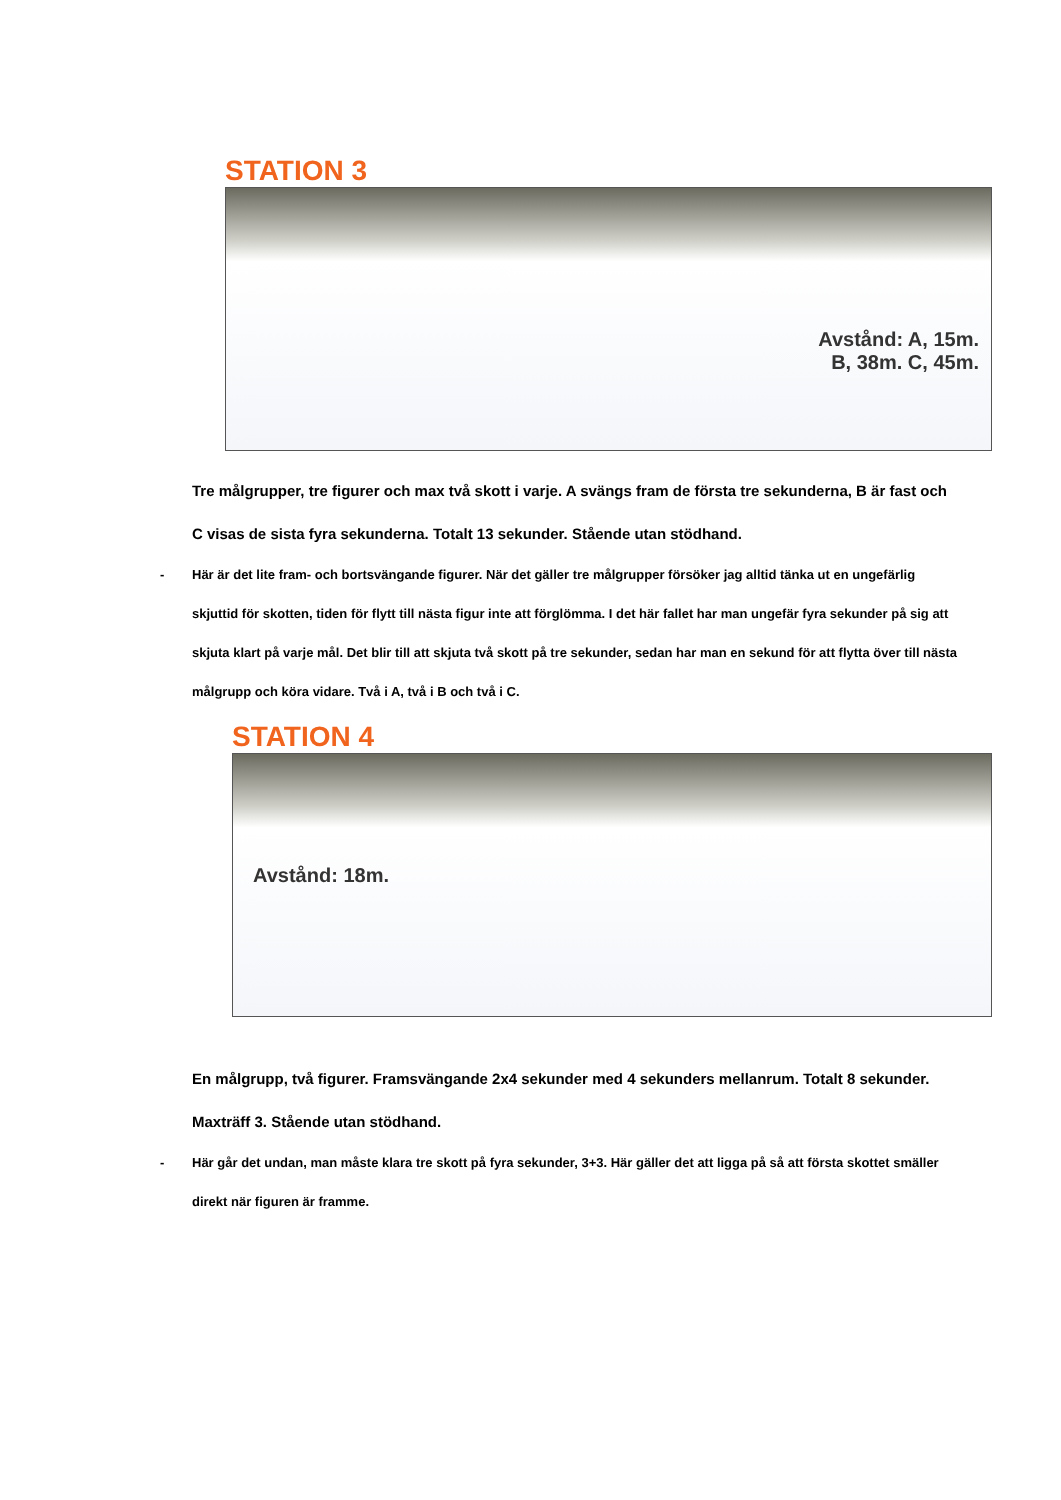STATION 3
Avstånd: A, 15m.
B, 38m. C, 45m.
Tre målgrupper, tre figurer och max två skott i varje. A svängs fram de första tre sekunderna, B är fast och C visas de sista fyra sekunderna. Totalt 13 sekunder. Stående utan stödhand.
- Här är det lite fram- och bortsvängande figurer. När det gäller tre målgrupper försöker jag alltid tänka ut en ungefärlig skjuttid för skotten, tiden för flytt till nästa figur inte att förglömma. I det här fallet har man ungefär fyra sekunder på sig att skjuta klart på varje mål. Det blir till att skjuta två skott på tre sekunder, sedan har man en sekund för att flytta över till nästa målgrupp och köra vidare. Två i A, två i B och två i C.
STATION 4
Avstånd: 18m.
En målgrupp, två figurer. Framsvängande 2x4 sekunder med 4 sekunders mellanrum. Totalt 8 sekunder. Maxträff 3. Stående utan stödhand.
- Här går det undan, man måste klara tre skott på fyra sekunder, 3+3. Här gäller det att ligga på så att första skottet smäller direkt när figuren är framme.